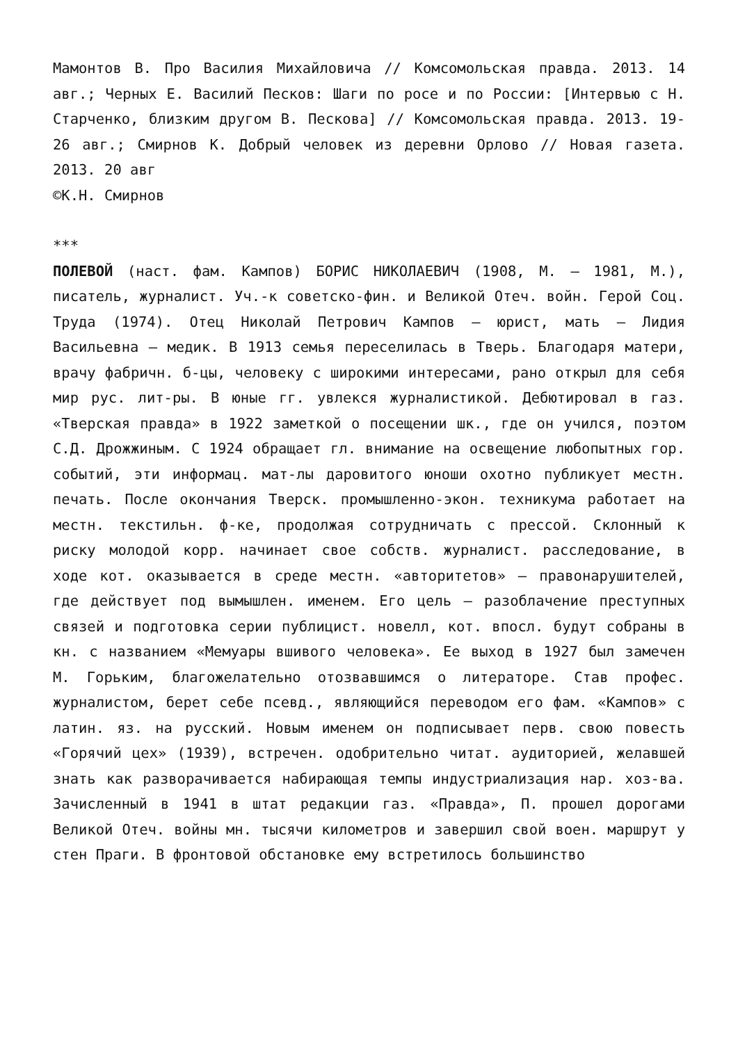Мамонтов В. Про Василия Михайловича // Комсомольская правда. 2013. 14 авг.; Черных Е. Василий Песков: Шаги по росе и по России: [Интервью с Н. Старченко, близким другом В. Пескова] // Комсомольская правда. 2013. 19-26 авг.; Смирнов К. Добрый человек из деревни Орлово // Новая газета. 2013. 20 авг
©К.Н. Смирнов
***
ПОЛЕВОЙ (наст. фам. Кампов) БОРИС НИКОЛАЕВИЧ (1908, М. – 1981, М.), писатель, журналист. Уч.-к советско-фин. и Великой Отеч. войн. Герой Соц. Труда (1974). Отец Николай Петрович Кампов – юрист, мать – Лидия Васильевна – медик. В 1913 семья переселилась в Тверь. Благодаря матери, врачу фабричн. б-цы, человеку с широкими интересами, рано открыл для себя мир рус. лит-ры. В юные гг. увлекся журналистикой. Дебютировал в газ. «Тверская правда» в 1922 заметкой о посещении шк., где он учился, поэтом С.Д. Дрожжиным. С 1924 обращает гл. внимание на освещение любопытных гор. событий, эти информац. мат-лы даровитого юноши охотно публикует местн. печать. После окончания Тверск. промышленно-экон. техникума работает на местн. текстильн. ф-ке, продолжая сотрудничать с прессой. Склонный к риску молодой корр. начинает свое собств. журналист. расследование, в ходе кот. оказывается в среде местн. «авторитетов» – правонарушителей, где действует под вымышлен. именем. Его цель – разоблачение преступных связей и подготовка серии публицист. новелл, кот. впосл. будут собраны в кн. с названием «Мемуары вшивого человека». Ее выход в 1927 был замечен М. Горьким, благожелательно отозвавшимся о литераторе. Став профес. журналистом, берет себе псевд., являющийся переводом его фам. «Кампов» с латин. яз. на русский. Новым именем он подписывает перв. свою повесть «Горячий цех» (1939), встречен. одобрительно читат. аудиторией, желавшей знать как разворачивается набирающая темпы индустриализация нар. хоз-ва. Зачисленный в 1941 в штат редакции газ. «Правда», П. прошел дорогами Великой Отеч. войны мн. тысячи километров и завершил свой воен. маршрут у стен Праги. В фронтовой обстановке ему встретилось большинство